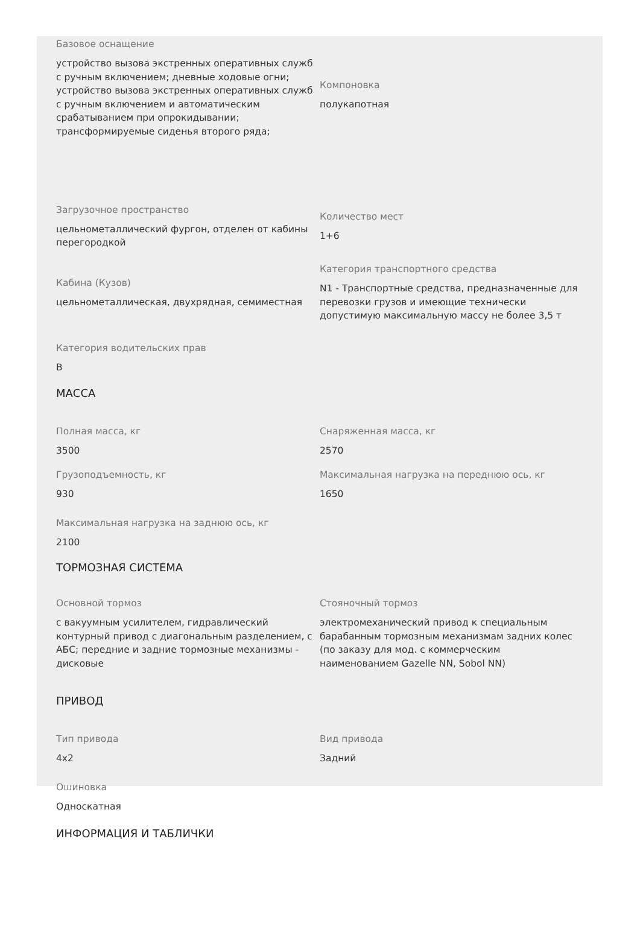Базовое оснащение
устройство вызова экстренных оперативных служб с ручным включением; дневные ходовые огни; устройство вызова экстренных оперативных служб с ручным включением и автоматическим срабатыванием при опрокидывании; трансформируемые сиденья второго ряда;
Компоновка
полукапотная
Загрузочное пространство
цельнометаллический фургон, отделен от кабины перегородкой
Количество мест
1+6
Кабина (Кузов)
цельнометаллическая, двухрядная, семиместная
Категория транспортного средства
N1 - Транспортные средства, предназначенные для перевозки грузов и имеющие технически допустимую максимальную массу не более 3,5 т
Категория водительских прав
B
МАССА
Полная масса, кг
3500
Снаряженная масса, кг
2570
Грузоподъемность, кг
930
Максимальная нагрузка на переднюю ось, кг
1650
Максимальная нагрузка на заднюю ось, кг
2100
ТОРМОЗНАЯ СИСТЕМА
Основной тормоз
с вакуумным усилителем, гидравлический контурный привод с диагональным разделением, с АБС; передние и задние тормозные механизмы - дисковые
Стояночный тормоз
электромеханический привод к специальным барабанным тормозным механизмам задних колес (по заказу для мод. с коммерческим наименованием Gazelle NN, Sobol NN)
ПРИВОД
Тип привода
4x2
Вид привода
Задний
Ошиновка
Односкатная
ИНФОРМАЦИЯ И ТАБЛИЧКИ